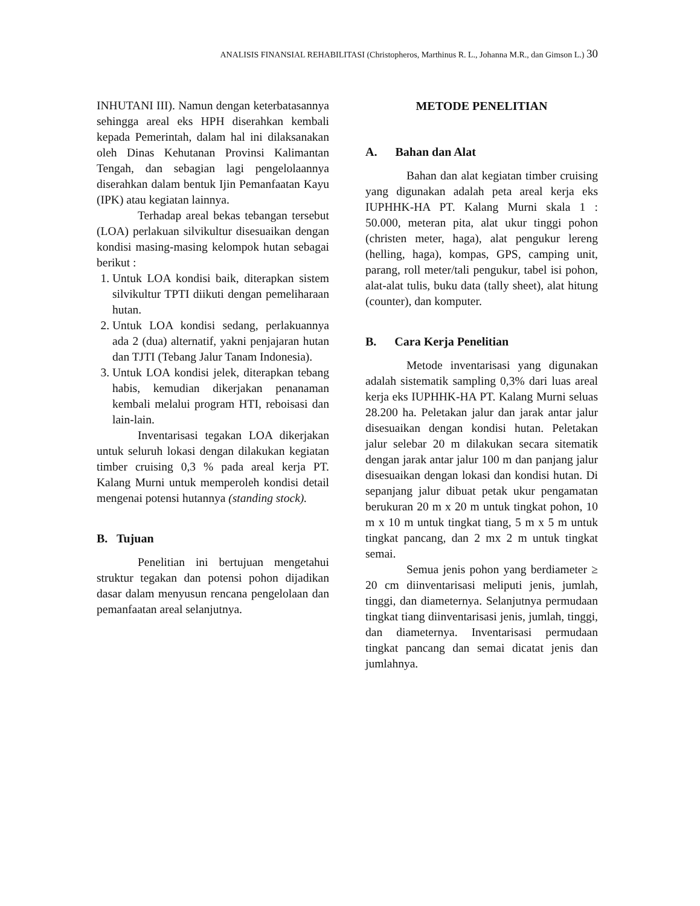ANALISIS FINANSIAL REHABILITASI (Christopheros, Marthinus R. L., Johanna M.R., dan Gimson L.) 30
INHUTANI III). Namun dengan keterbatasannya sehingga areal eks HPH diserahkan kembali kepada Pemerintah, dalam hal ini dilaksanakan oleh Dinas Kehutanan Provinsi Kalimantan Tengah, dan sebagian lagi pengelolaannya diserahkan dalam bentuk Ijin Pemanfaatan Kayu (IPK) atau kegiatan lainnya.
Terhadap areal bekas tebangan tersebut (LOA) perlakuan silvikultur disesuaikan dengan kondisi masing-masing kelompok hutan sebagai berikut :
1. Untuk LOA kondisi baik, diterapkan sistem silvikultur TPTI diikuti dengan pemeliharaan hutan.
2. Untuk LOA kondisi sedang, perlakuannya ada 2 (dua) alternatif, yakni penjajaran hutan dan TJTI (Tebang Jalur Tanam Indonesia).
3. Untuk LOA kondisi jelek, diterapkan tebang habis, kemudian dikerjakan penanaman kembali melalui program HTI, reboisasi dan lain-lain.
Inventarisasi tegakan LOA dikerjakan untuk seluruh lokasi dengan dilakukan kegiatan timber cruising 0,3 % pada areal kerja PT. Kalang Murni untuk memperoleh kondisi detail mengenai potensi hutannya (standing stock).
B. Tujuan
Penelitian ini bertujuan mengetahui struktur tegakan dan potensi pohon dijadikan dasar dalam menyusun rencana pengelolaan dan pemanfaatan areal selanjutnya.
METODE PENELITIAN
A. Bahan dan Alat
Bahan dan alat kegiatan timber cruising yang digunakan adalah peta areal kerja eks IUPHHK-HA PT. Kalang Murni skala 1 : 50.000, meteran pita, alat ukur tinggi pohon (christen meter, haga), alat pengukur lereng (helling, haga), kompas, GPS, camping unit, parang, roll meter/tali pengukur, tabel isi pohon, alat-alat tulis, buku data (tally sheet), alat hitung (counter), dan komputer.
B. Cara Kerja Penelitian
Metode inventarisasi yang digunakan adalah sistematik sampling 0,3% dari luas areal kerja eks IUPHHK-HA PT. Kalang Murni seluas 28.200 ha. Peletakan jalur dan jarak antar jalur disesuaikan dengan kondisi hutan. Peletakan jalur selebar 20 m dilakukan secara sitematik dengan jarak antar jalur 100 m dan panjang jalur disesuaikan dengan lokasi dan kondisi hutan. Di sepanjang jalur dibuat petak ukur pengamatan berukuran 20 m x 20 m untuk tingkat pohon, 10 m x 10 m untuk tingkat tiang, 5 m x 5 m untuk tingkat pancang, dan 2 mx 2 m untuk tingkat semai.
Semua jenis pohon yang berdiameter ≥ 20 cm diinventarisasi meliputi jenis, jumlah, tinggi, dan diameternya. Selanjutnya permudaan tingkat tiang diinventarisasi jenis, jumlah, tinggi, dan diameternya. Inventarisasi permudaan tingkat pancang dan semai dicatat jenis dan jumlahnya.